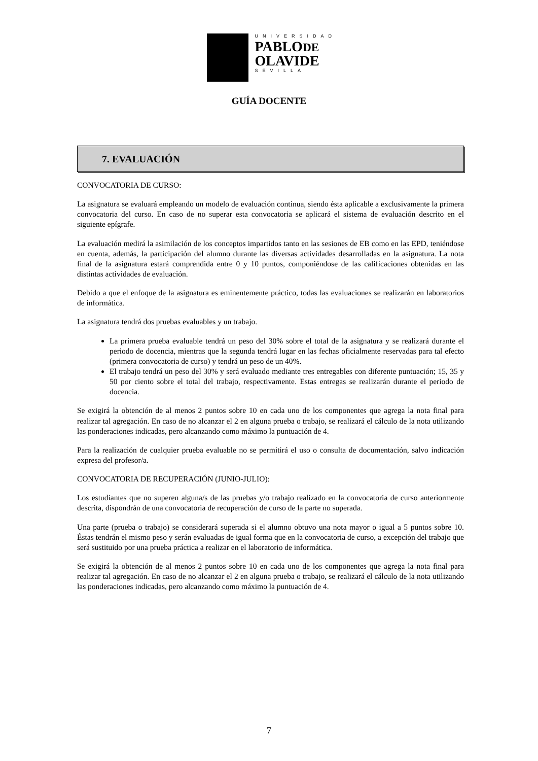UNIVERSIDAD
PABLODE
OLAVIDE
SEVILLA
GUÍA DOCENTE
7. EVALUACIÓN
CONVOCATORIA DE CURSO:
La asignatura se evaluará empleando un modelo de evaluación continua, siendo ésta aplicable a exclusivamente la primera convocatoria del curso. En caso de no superar esta convocatoria se aplicará el sistema de evaluación descrito en el siguiente epígrafe.
La evaluación medirá la asimilación de los conceptos impartidos tanto en las sesiones de EB como en las EPD, teniéndose en cuenta, además, la participación del alumno durante las diversas actividades desarrolladas en la asignatura. La nota final de la asignatura estará comprendida entre 0 y 10 puntos, componiéndose de las calificaciones obtenidas en las distintas actividades de evaluación.
Debido a que el enfoque de la asignatura es eminentemente práctico, todas las evaluaciones se realizarán en laboratorios de informática.
La asignatura tendrá dos pruebas evaluables y un trabajo.
La primera prueba evaluable tendrá un peso del 30% sobre el total de la asignatura y se realizará durante el periodo de docencia, mientras que la segunda tendrá lugar en las fechas oficialmente reservadas para tal efecto (primera convocatoria de curso) y tendrá un peso de un 40%.
El trabajo tendrá un peso del 30% y será evaluado mediante tres entregables con diferente puntuación; 15, 35 y 50 por ciento sobre el total del trabajo, respectivamente. Estas entregas se realizarán durante el periodo de docencia.
Se exigirá la obtención de al menos 2 puntos sobre 10 en cada uno de los componentes que agrega la nota final para realizar tal agregación. En caso de no alcanzar el 2 en alguna prueba o trabajo, se realizará el cálculo de la nota utilizando las ponderaciones indicadas, pero alcanzando como máximo la puntuación de 4.
Para la realización de cualquier prueba evaluable no se permitirá el uso o consulta de documentación, salvo indicación expresa del profesor/a.
CONVOCATORIA DE RECUPERACIÓN (JUNIO-JULIO):
Los estudiantes que no superen alguna/s de las pruebas y/o trabajo realizado en la convocatoria de curso anteriormente descrita, dispondrán de una convocatoria de recuperación de curso de la parte no superada.
Una parte (prueba o trabajo) se considerará superada si el alumno obtuvo una nota mayor o igual a 5 puntos sobre 10. Éstas tendrán el mismo peso y serán evaluadas de igual forma que en la convocatoria de curso, a excepción del trabajo que será sustituido por una prueba práctica a realizar en el laboratorio de informática.
Se exigirá la obtención de al menos 2 puntos sobre 10 en cada uno de los componentes que agrega la nota final para realizar tal agregación. En caso de no alcanzar el 2 en alguna prueba o trabajo, se realizará el cálculo de la nota utilizando las ponderaciones indicadas, pero alcanzando como máximo la puntuación de 4.
7